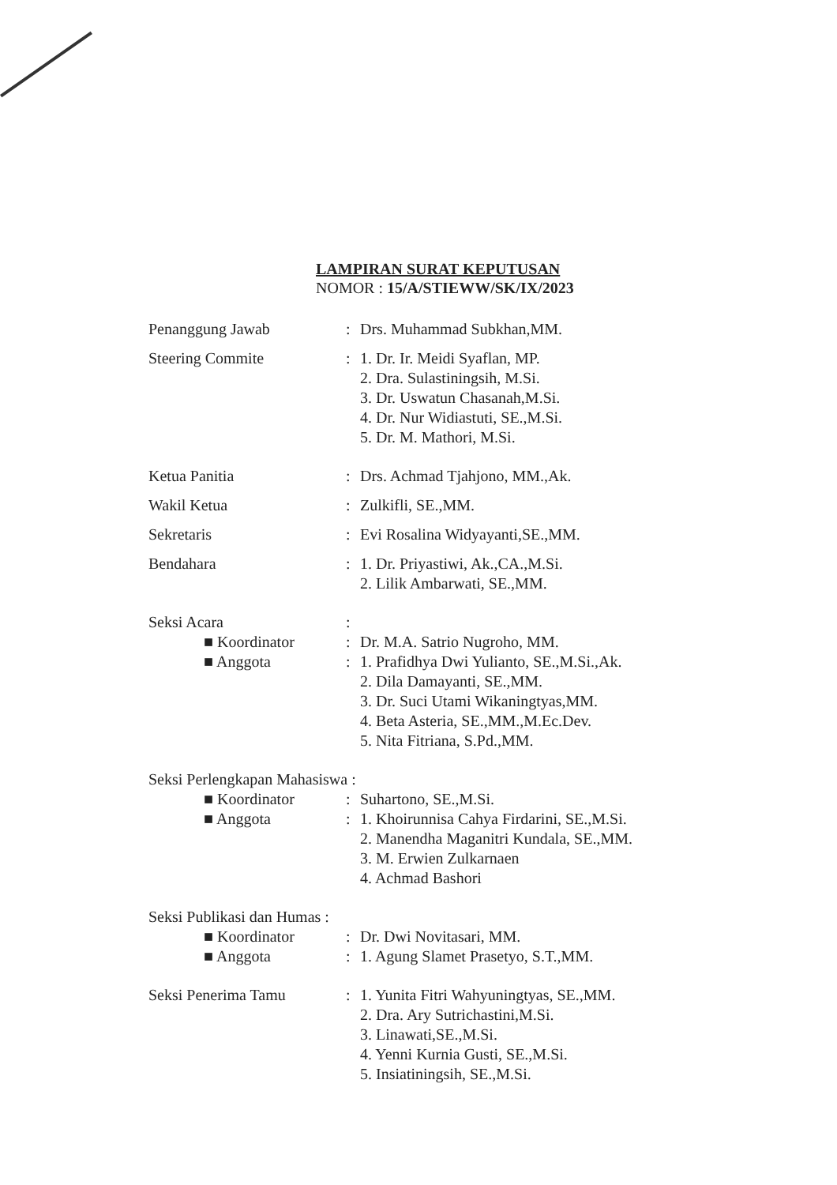LAMPIRAN SURAT KEPUTUSAN
NOMOR : 15/A/STIEWW/SK/IX/2023
Penanggung Jawab : Drs. Muhammad Subkhan,MM.
Steering Commite : 1. Dr. Ir. Meidi Syaflan, MP.
2. Dra. Sulastiningsih, M.Si.
3. Dr. Uswatun Chasanah,M.Si.
4. Dr. Nur Widiastuti, SE.,M.Si.
5. Dr. M. Mathori, M.Si.
Ketua Panitia : Drs. Achmad Tjahjono, MM.,Ak.
Wakil Ketua : Zulkifli, SE.,MM.
Sekretaris : Evi Rosalina Widyayanti,SE.,MM.
Bendahara : 1. Dr. Priyastiwi, Ak.,CA.,M.Si.
2. Lilik Ambarwati, SE.,MM.
Seksi Acara :
■ Koordinator
: Dr. M.A. Satrio Nugroho, MM.
■ Anggota : 1. Prafidhya Dwi Yulianto, SE.,M.Si.,Ak.
2. Dila Damayanti, SE.,MM.
3. Dr. Suci Utami Wikaningtyas,MM.
4. Beta Asteria, SE.,MM.,M.Ec.Dev.
5. Nita Fitriana, S.Pd.,MM.
Seksi Perlengkapan Mahasiswa :
■ Koordinator
: Suhartono, SE.,M.Si.
■ Anggota : 1. Khoirunnisa Cahya Firdarini, SE.,M.Si.
2. Manendha Maganitri Kundala, SE.,MM.
3. M. Erwien Zulkarnaen
4. Achmad Bashori
Seksi Publikasi dan Humas :
■ Koordinator
: Dr. Dwi Novitasari, MM.
■ Anggota : 1. Agung Slamet Prasetyo, S.T.,MM.
Seksi Penerima Tamu : 1. Yunita Fitri Wahyuningtyas, SE.,MM.
2. Dra. Ary Sutrichastini,M.Si.
3. Linawati,SE.,M.Si.
4. Yenni Kurnia Gusti, SE.,M.Si.
5. Insiatiningsih, SE.,M.Si.